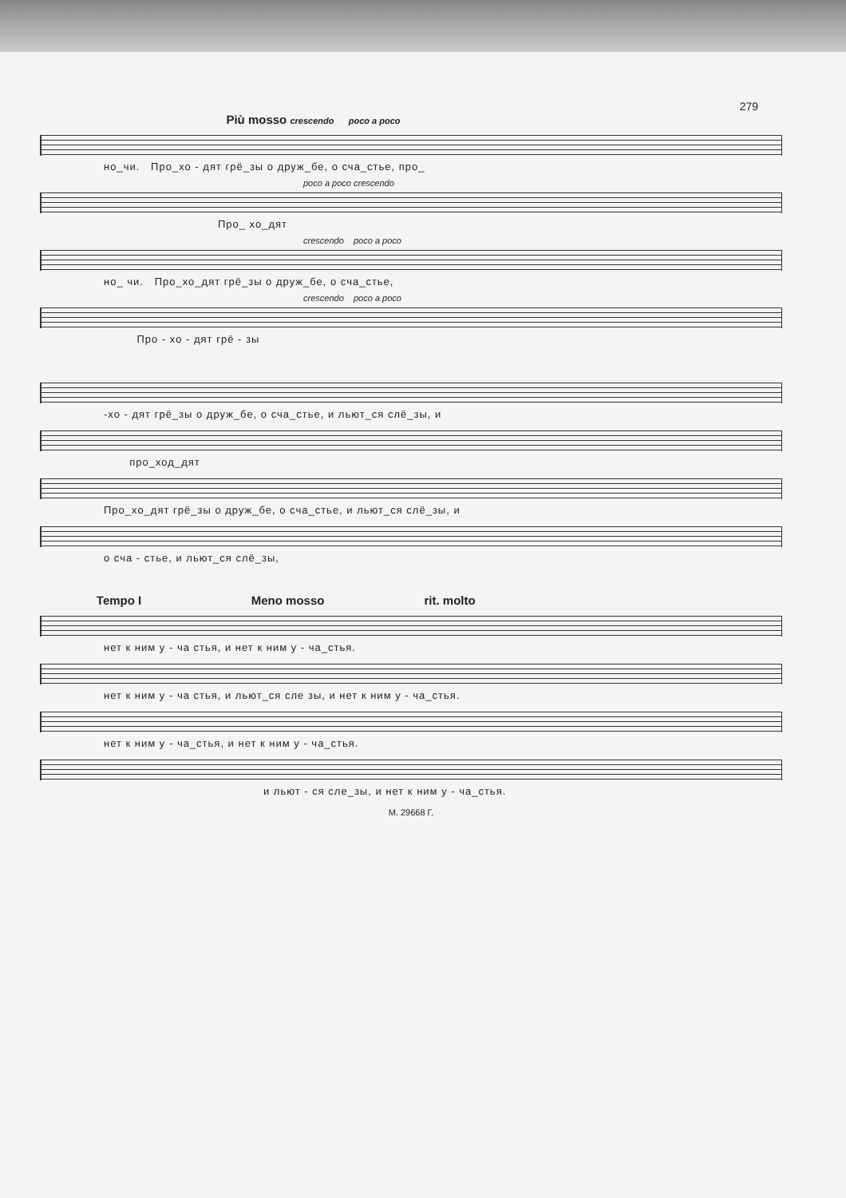279
Più mosso crescendo poco a poco
но_чи. Про_хо - дят грё_зы о друж_бе, о сча_стье, про_
poco a poco crescendo
Про_ хо_дят
crescendo poco a poco
но_ чи. Про_хо_дят грё_зы о друж_бе, о сча_стье,
crescendo poco a poco
Про - хо - дят грё - зы
-хо - дят грё_зы о друж_бе, о сча_стье, и льют_ся слё_зы, и
про_ход_дят
Про_хо_дят грё_зы о друж_бе, о сча_стье, и льют_ся слё_зы, и
о сча - стье, и льют_ся слё_зы,
Tempo I Meno mosso rit. molto
нет к ним у - ча стья, и нет к ним у - ча_стья.
нет к ним у - ча стья, и льют_ся сле зы, и нет к ним у - ча_стья.
нет к ним у - ча_стья, и нет к ним у - ча_стья.
и льют - ся сле_зы, и нет к ним у - ча_стья.
М. 29668 Г.